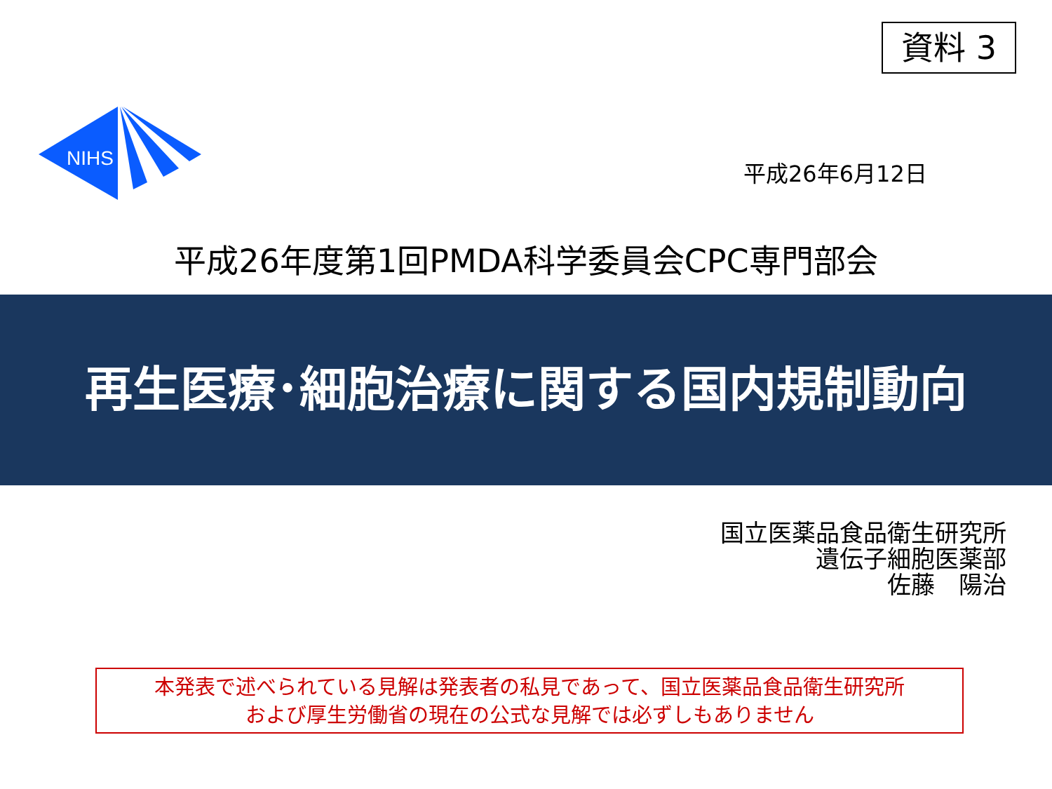資料 3
NIHS
平成26年6月12日
平成26年度第1回PMDA科学委員会CPC専門部会
再生医療･細胞治療に関する国内規制動向
国立医薬品食品衛生研究所
遺伝子細胞医薬部
佐藤　陽治
本発表で述べられている見解は発表者の私見であって、国立医薬品食品衛生研究所
および厚生労働省の現在の公式な見解では必ずしもありません